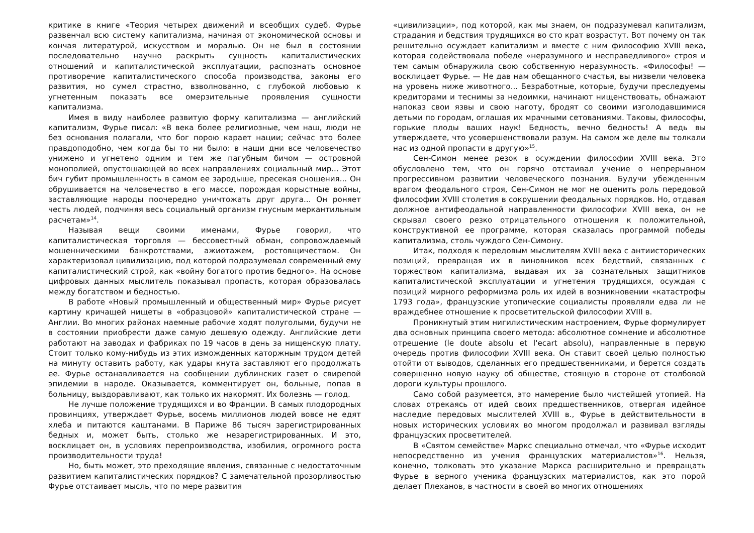критике в книге «Теория четырех движений и всеобщих судеб. Фурье развенчал всю систему капитализма, начиная от экономической основы и кончая литературой, искусством и моралью. Он не был в состоянии последовательно научно раскрыть сущность капиталистических отношений и капиталистической эксплуатации, распознать основное противоречие капиталистического способа производства, законы его развития, но сумел страстно, взволнованно, с глубокой любовью к угнетенным показать все омерзительные проявления сущности капитализма.
Имея в виду наиболее развитую форму капитализма — английский капитализм, Фурье писал: «В века более религиозные, чем наш, люди не без основания полагали, что бог порою карает нации; сейчас это более правдоподобно, чем когда бы то ни было: в наши дни все человечество унижено и угнетено одним и тем же пагубным бичом — островной монополией, опустошающей во всех направлениях социальный мир... Этот бич губит промышленность в самом ее зародыше, пресекая сношения... Он обрушивается на человечество в его массе, порождая корыстные войны, заставляющие народы поочередно уничтожать друг друга... Он роняет честь людей, подчиняя весь социальный организм гнусным меркантильным расчетам»<sup>14</sup>.
Называя вещи своими именами, Фурье говорил, что капиталистическая торговля — бессовестный обман, сопровождаемый мошенническими банкротствами, ажиотажем, ростовщичеством. Он характеризовал цивилизацию, под которой подразумевал современный ему капиталистический строй, как «войну богатого против бедного». На основе цифровых данных мыслитель показывал пропасть, которая образовалась между богатством и бедностью.
В работе «Новый промышленный и общественный мир» Фурье рисует картину кричащей нищеты в «образцовой» капиталистической стране — Англии. Во многих районах наемные рабочие ходят полуголыми, будучи не в состоянии приобрести даже самую дешевую одежду. Английские дети работают на заводах и фабриках по 19 часов в день за нищенскую плату. Стоит только кому-нибудь из этих изможденных каторжным трудом детей на минуту оставить работу, как удары кнута заставляют его продолжать ее. Фурье останавливается на сообщении дублинских газет о свирепой эпидемии в народе. Оказывается, комментирует он, больные, попав в больницу, выздоравливают, как только их накормят. Их болезнь — голод.
Не лучше положение трудящихся и во Франции. В самых плодородных провинциях, утверждает Фурье, восемь миллионов людей вовсе не едят хлеба и питаются каштанами. В Париже 86 тысяч зарегистрированных бедных и, может быть, столько же незарегистрированных. И это, восклицает он, в условиях перепроизводства, изобилия, огромного роста производительности труда!
Но, быть может, это преходящие явления, связанные с недостаточным развитием капиталистических порядков? С замечательной прозорливостью Фурье отстаивает мысль, что по мере развития
«цивилизации», под которой, как мы знаем, он подразумевал капитализм, страдания и бедствия трудящихся во сто крат возрастут. Вот почему он так решительно осуждает капитализм и вместе с ним философию XVIII века, которая содействовала победе «неразумного и несправедливого» строя и тем самым обнаружила свою собственную неразумность. «Философы! — восклицает Фурье. — Не дав нам обещанного счастья, вы низвели человека на уровень ниже животного... Безработные, которые, будучи преследуемы кредиторами и теснимы за недоимки, начинают нищенствовать, обнажают напоказ свои язвы и свою наготу, бродят со своими изголодавшимися детьми по городам, оглашая их мрачными сетованиями. Таковы, философы, горькие плоды ваших наук! Бедность, вечно бедность! А ведь вы утверждаете, что усовершенствовали разум. На самом же деле вы толкали нас из одной пропасти в другую»<sup>15</sup>.
Сен-Симон менее резок в осуждении философии XVIII века. Это обусловлено тем, что он горячо отстаивал учение о непрерывном прогрессивном развитии человеческого познания. Будучи убежденным врагом феодального строя, Сен-Симон не мог не оценить роль передовой философии XVIII столетия в сокрушении феодальных порядков. Но, отдавая должное антифеодальной направленности философии XVIII века, он не скрывал своего резко отрицательного отношения к положительной, конструктивной ее программе, которая сказалась программой победы капитализма, столь чуждого Сен-Симону.
Итак, подходя к передовым мыслителям XVIII века с антиисторических позиций, превращая их в виновников всех бедствий, связанных с торжеством капитализма, выдавая их за сознательных защитников капиталистической эксплуатации и угнетения трудящихся, осуждая с позиций мирного реформизма роль их идей в возникновении «катастрофы 1793 года», французские утопические социалисты проявляли едва ли не враждебнее отношение к просветительской философии XVIII в.
Проникнутый этим нигилистическим настроением, Фурье формулирует два основных принципа своего метода: абсолютное сомнение и абсолютное отрешение (le doute absolu et l'ecart absolu), направленные в первую очередь против философии XVIII века. Он ставит своей целью полностью отойти от выводов, сделанных его предшественниками, и берется создать совершенно новую науку об обществе, стоящую в стороне от столбовой дороги культуры прошлого.
Само собой разумеется, это намерение было чистейшей утопией. На словах отрекаясь от идей своих предшественников, отвергая идейное наследие передовых мыслителей XVIII в., Фурье в действительности в новых исторических условиях во многом продолжал и развивал взгляды французских просветителей.
В «Святом семействе» Маркс специально отмечал, что «Фурье исходит непосредственно из учения французских материалистов»<sup>16</sup>. Нельзя, конечно, толковать это указание Маркса расширительно и превращать Фурье в верного ученика французских материалистов, как это порой делает Плеханов, в частности в своей во многих отношениях